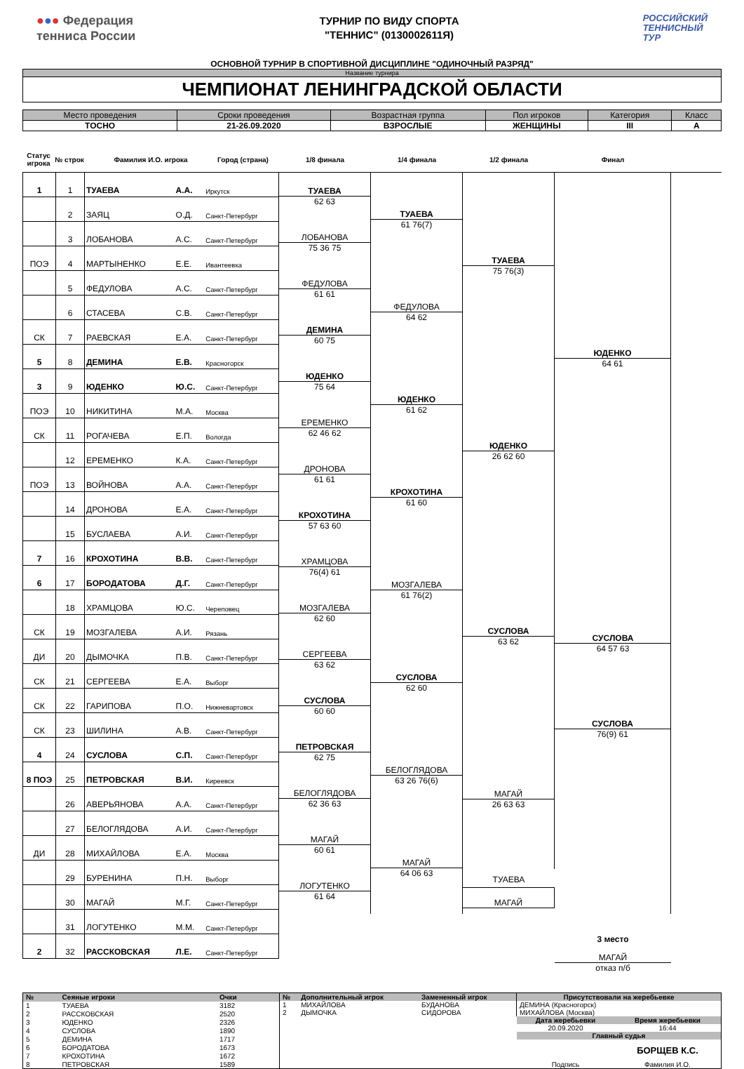●●● Федерация
тенниса России
ТУРНИР ПО ВИДУ СПОРТА
"ТЕННИС" (0130002611Я)
РОССИЙСКИЙ
ТЕННИСНЫЙ
ТУР
ОСНОВНОЙ ТУРНИР В СПОРТИВНОЙ ДИСЦИПЛИНЕ "ОДИНОЧНЫЙ РАЗРЯД"
Название турнира
ЧЕМПИОНАТ ЛЕНИНГРАДСКОЙ ОБЛАСТИ
| Место проведения | Сроки проведения | Возрастная группа | Пол игроков | Категория | Класс |
| --- | --- | --- | --- | --- | --- |
| ТОСНО | 21-26.09.2020 | ВЗРОСЛЫЕ | ЖЕНЩИНЫ | III | А |
Статус игрока
№ строк Фамилия И.О. игрока Город (страна) 1/8 финала 1/4 финала 1/2 финала Финал
| 1 | 1 | ТУАЕВА | А.А. | Иркутск |
| | 2 | ЗАЯЦ | О.Д. | Санкт-Петербург |
| | 3 | ЛОБАНОВА | А.С. | Санкт-Петербург |
| ПОЭ | 4 | МАРТЫНЕНКО | Е.Е. | Ивантеевка |
| | 5 | ФЕДУЛОВА | А.С. | Санкт-Петербург |
| | 6 | СТАСЕВА | С.В. | Санкт-Петербург |
| СК | 7 | РАЕВСКАЯ | Е.А. | Санкт-Петербург |
| 5 | 8 | ДЕМИНА | Е.В. | Красногорск |
| 3 | 9 | ЮДЕНКО | Ю.С. | Санкт-Петербург |
| ПОЭ | 10 | НИКИТИНА | М.А. | Москва |
| СК | 11 | РОГАЧЕВА | Е.П. | Вологда |
| | 12 | ЕРЕМЕНКО | К.А. | Санкт-Петербург |
| ПОЭ | 13 | ВОЙНОВА | А.А. | Санкт-Петербург |
| | 14 | ДРОНОВА | Е.А. | Санкт-Петербург |
| | 15 | БУСЛАЕВА | А.И. | Санкт-Петербург |
| 7 | 16 | КРОХОТИНА | В.В. | Санкт-Петербург |
| 6 | 17 | БОРОДАТОВА | Д.Г. | Санкт-Петербург |
| | 18 | ХРАМЦОВА | Ю.С. | Череповец |
| СК | 19 | МОЗГАЛЕВА | А.И. | Рязань |
| ДИ | 20 | ДЫМОЧКА | П.В. | Санкт-Петербург |
| СК | 21 | СЕРГЕЕВА | Е.А. | Выборг |
| СК | 22 | ГАРИПОВА | П.О. | Нижневартовск |
| СК | 23 | ШИЛИНА | А.В. | Санкт-Петербург |
| 4 | 24 | СУСЛОВА | С.П. | Санкт-Петербург |
| 8 ПОЭ | 25 | ПЕТРОВСКАЯ | В.И. | Киреевск |
| | 26 | АВЕРЬЯНОВА | А.А. | Санкт-Петербург |
| | 27 | БЕЛОГЛЯДОВА | А.И. | Санкт-Петербург |
| ДИ | 28 | МИХАЙЛОВА | Е.А. | Москва |
| | 29 | БУРЕНИНА | П.Н. | Выборг |
| | 30 | МАГАЙ | М.Г. | Санкт-Петербург |
| | 31 | ЛОГУТЕНКО | М.М. | Санкт-Петербург |
| 2 | 32 | РАССКОВСКАЯ | Л.Е. | Санкт-Петербург |
ТУАЕВА
62 63
ЛОБАНОВА
75 36 75
ФЕДУЛОВА
61 61
ДЕМИНА
60 75
ЮДЕНКО
75 64
ЕРЕМЕНКО
62 46 62
ДРОНОВА
61 61
КРОХОТИНА
57 63 60
ХРАМЦОВА
76(4) 61
МОЗГАЛЕВА
62 60
СЕРГЕЕВА
63 62
СУСЛОВА
60 60
ПЕТРОВСКАЯ
62 75
БЕЛОГЛЯДОВА
62 36 63
МАГАЙ
60 61
ЛОГУТЕНКО
61 64
ТУАЕВА
61 76(7)
ФЕДУЛОВА
64 62
ЮДЕНКО
61 62
КРОХОТИНА
61 60
МОЗГАЛЕВА
61 76(2)
СУСЛОВА
62 60
БЕЛОГЛЯДОВА
63 26 76(6)
МАГАЙ
64 06 63
ТУАЕВА
75 76(3)
ЮДЕНКО
26 62 60
СУСЛОВА
63 62
МАГАЙ
26 63 63
ТУАЕВА
МАГАЙ
ЮДЕНКО
64 61
СУСЛОВА
76(9) 61
СУСЛОВА
64 57 63
3 место
МАГАЙ
отказ п/б
| № | Сеяные игроки | Очки |
| --- | --- | --- |
| 1 | ТУАЕВА | 3182 |
| 2 | РАССКОВСКАЯ | 2520 |
| 3 | ЮДЕНКО | 2326 |
| 4 | СУСЛОВА | 1890 |
| 5 | ДЕМИНА | 1717 |
| 6 | БОРОДАТОВА | 1673 |
| 7 | КРОХОТИНА | 1672 |
| 8 | ПЕТРОВСКАЯ | 1589 |
| № | Дополнительный игрок | Замененный игрок |
| --- | --- | --- |
| 1 | МИХАЙЛОВА | БУДАНОВА |
| 2 | ДЫМОЧКА | СИДОРОВА |
| Присутствовали на жеребьевке | |
| --- | --- |
| ДЕМИНА (Красногорск) | |
| МИХАЙЛОВА (Москва) | |
| Дата жеребьевки | Время жеребьевки |
| 20.09.2020 | 16:44 |
| Главный судья | |
| | БОРЩЕВ К.С. |
| Подпись | Фамилия И.О. |